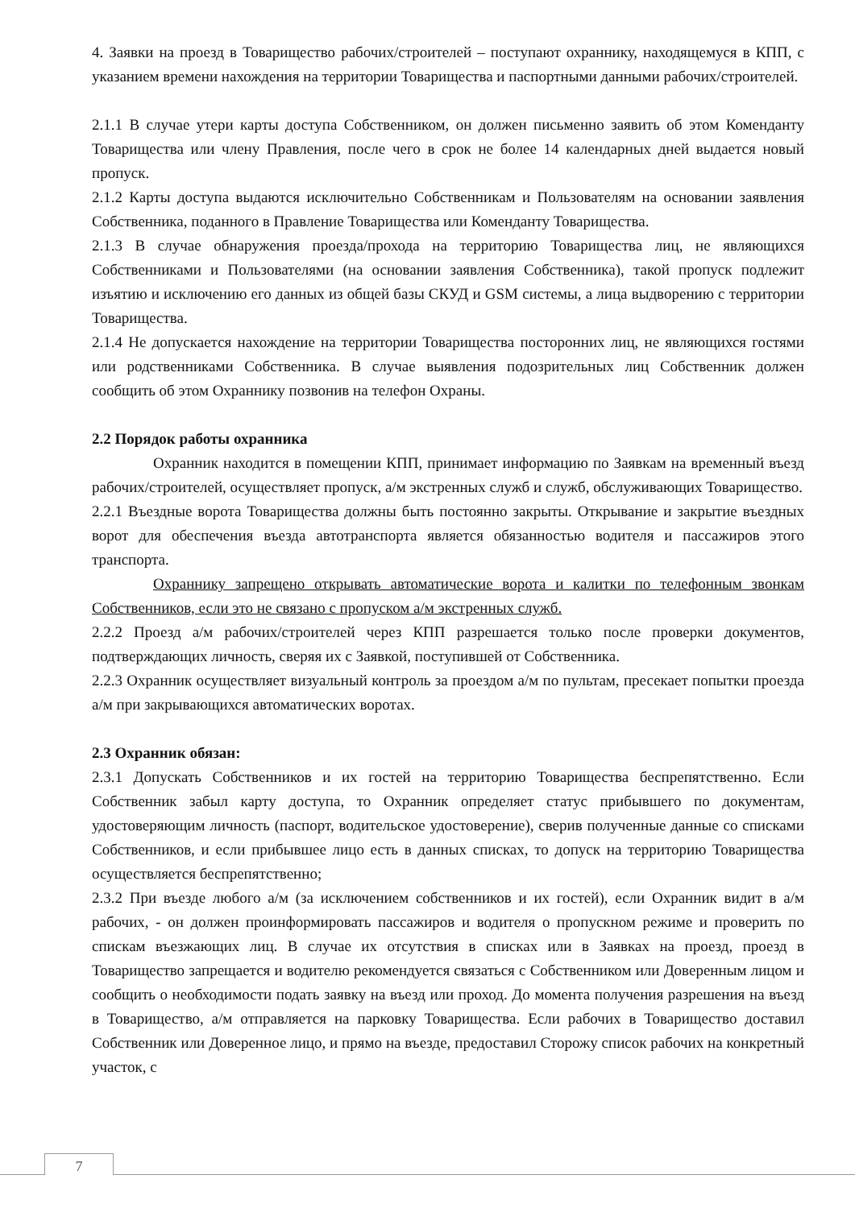4. Заявки на проезд в Товарищество рабочих/строителей – поступают охраннику, находящемуся в КПП, с указанием времени нахождения на территории Товарищества и паспортными данными рабочих/строителей.
2.1.1 В случае утери карты доступа Собственником, он должен письменно заявить об этом Коменданту Товарищества или члену Правления, после чего в срок не более 14 календарных дней выдается новый пропуск.
2.1.2 Карты доступа выдаются исключительно Собственникам и Пользователям на основании заявления Собственника, поданного в Правление Товарищества или Коменданту Товарищества.
2.1.3 В случае обнаружения проезда/прохода на территорию Товарищества лиц, не являющихся Собственниками и Пользователями (на основании заявления Собственника), такой пропуск подлежит изъятию и исключению его данных из общей базы СКУД и GSM системы, а лица выдворению с территории Товарищества.
2.1.4 Не допускается нахождение на территории Товарищества посторонних лиц, не являющихся гостями или родственниками Собственника. В случае выявления подозрительных лиц Собственник должен сообщить об этом Охраннику позвонив на телефон Охраны.
2.2 Порядок работы охранника
Охранник находится в помещении КПП, принимает информацию по Заявкам на временный въезд рабочих/строителей, осуществляет пропуск, а/м экстренных служб и служб, обслуживающих Товарищество.
2.2.1 Въездные ворота Товарищества должны быть постоянно закрыты. Открывание и закрытие въездных ворот для обеспечения въезда автотранспорта является обязанностью водителя и пассажиров этого транспорта.
Охраннику запрещено открывать автоматические ворота и калитки по телефонным звонкам Собственников, если это не связано с пропуском а/м экстренных служб.
2.2.2 Проезд а/м рабочих/строителей через КПП разрешается только после проверки документов, подтверждающих личность, сверяя их с Заявкой, поступившей от Собственника.
2.2.3 Охранник осуществляет визуальный контроль за проездом а/м по пультам, пресекает попытки проезда а/м при закрывающихся автоматических воротах.
2.3 Охранник обязан:
2.3.1 Допускать Собственников и их гостей на территорию Товарищества беспрепятственно. Если Собственник забыл карту доступа, то Охранник определяет статус прибывшего по документам, удостоверяющим личность (паспорт, водительское удостоверение), сверив полученные данные со списками Собственников, и если прибывшее лицо есть в данных списках, то допуск на территорию Товарищества осуществляется беспрепятственно;
2.3.2 При въезде любого а/м (за исключением собственников и их гостей), если Охранник видит в а/м рабочих, - он должен проинформировать пассажиров и водителя о пропускном режиме и проверить по спискам въезжающих лиц. В случае их отсутствия в списках или в Заявках на проезд, проезд в Товарищество запрещается и водителю рекомендуется связаться с Собственником или Доверенным лицом и сообщить о необходимости подать заявку на въезд или проход. До момента получения разрешения на въезд в Товарищество, а/м отправляется на парковку Товарищества. Если рабочих в Товарищество доставил Собственник или Доверенное лицо, и прямо на въезде, предоставил Сторожу список рабочих на конкретный участок, с
7